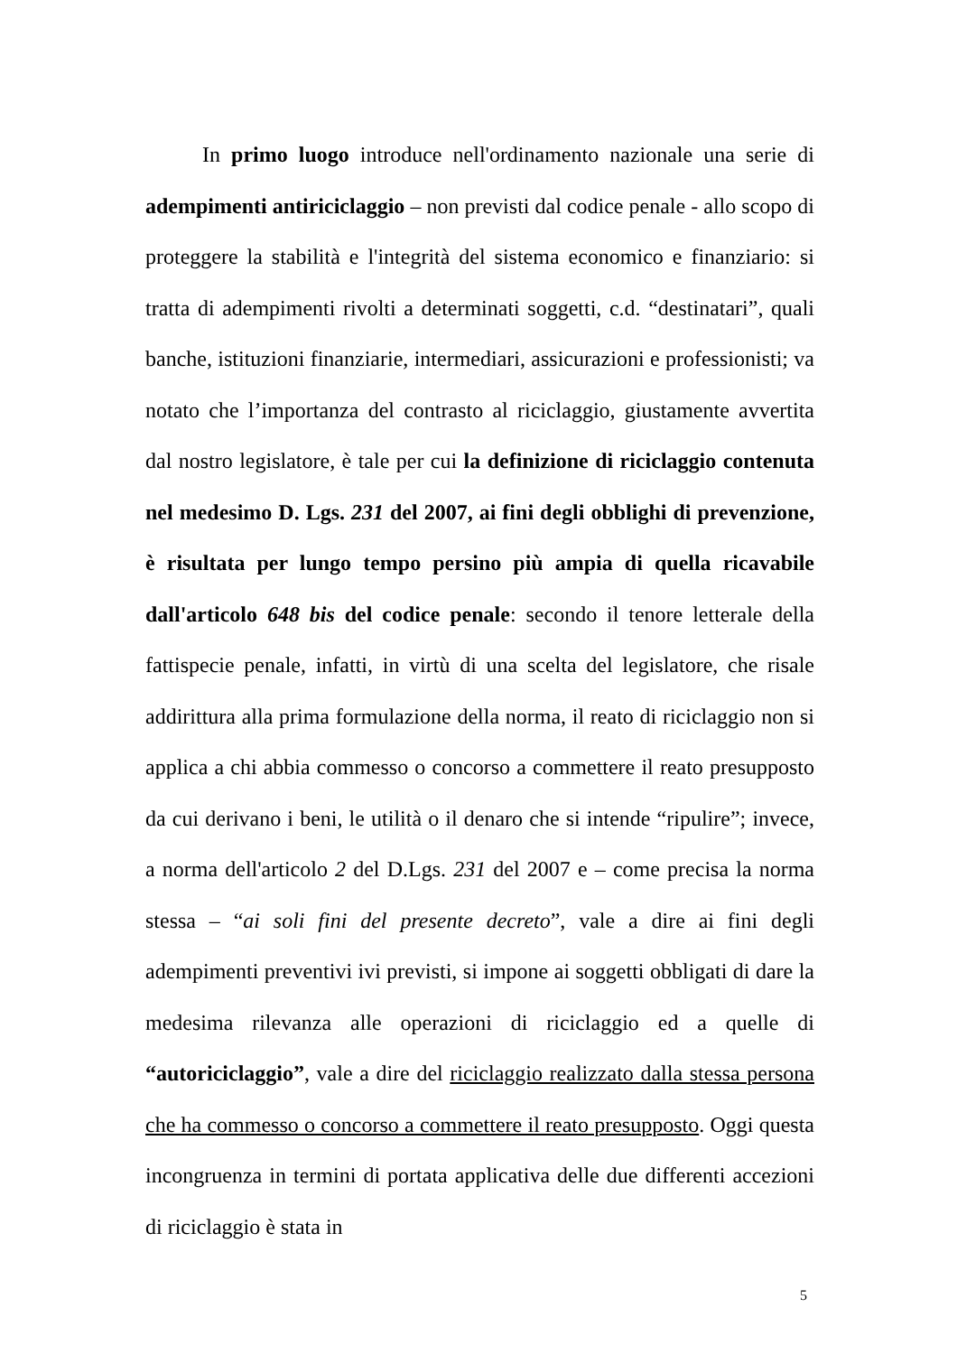In primo luogo introduce nell'ordinamento nazionale una serie di adempimenti antiriciclaggio – non previsti dal codice penale - allo scopo di proteggere la stabilità e l'integrità del sistema economico e finanziario: si tratta di adempimenti rivolti a determinati soggetti, c.d. “destinatari”, quali banche, istituzioni finanziarie, intermediari, assicurazioni e professionisti; va notato che l’importanza del contrasto al riciclaggio, giustamente avvertita dal nostro legislatore, è tale per cui la definizione di riciclaggio contenuta nel medesimo D. Lgs. 231 del 2007, ai fini degli obblighi di prevenzione, è risultata per lungo tempo persino più ampia di quella ricavabile dall'articolo 648 bis del codice penale: secondo il tenore letterale della fattispecie penale, infatti, in virtù di una scelta del legislatore, che risale addirittura alla prima formulazione della norma, il reato di riciclaggio non si applica a chi abbia commesso o concorso a commettere il reato presupposto da cui derivano i beni, le utilità o il denaro che si intende “ripulire”; invece, a norma dell'articolo 2 del D.Lgs. 231 del 2007 e – come precisa la norma stessa – “ai soli fini del presente decreto”, vale a dire ai fini degli adempimenti preventivi ivi previsti, si impone ai soggetti obbligati di dare la medesima rilevanza alle operazioni di riciclaggio ed a quelle di “autoriciclaggio”, vale a dire del riciclaggio realizzato dalla stessa persona che ha commesso o concorso a commettere il reato presupposto. Oggi questa incongruenza in termini di portata applicativa delle due differenti accezioni di riciclaggio è stata in
5